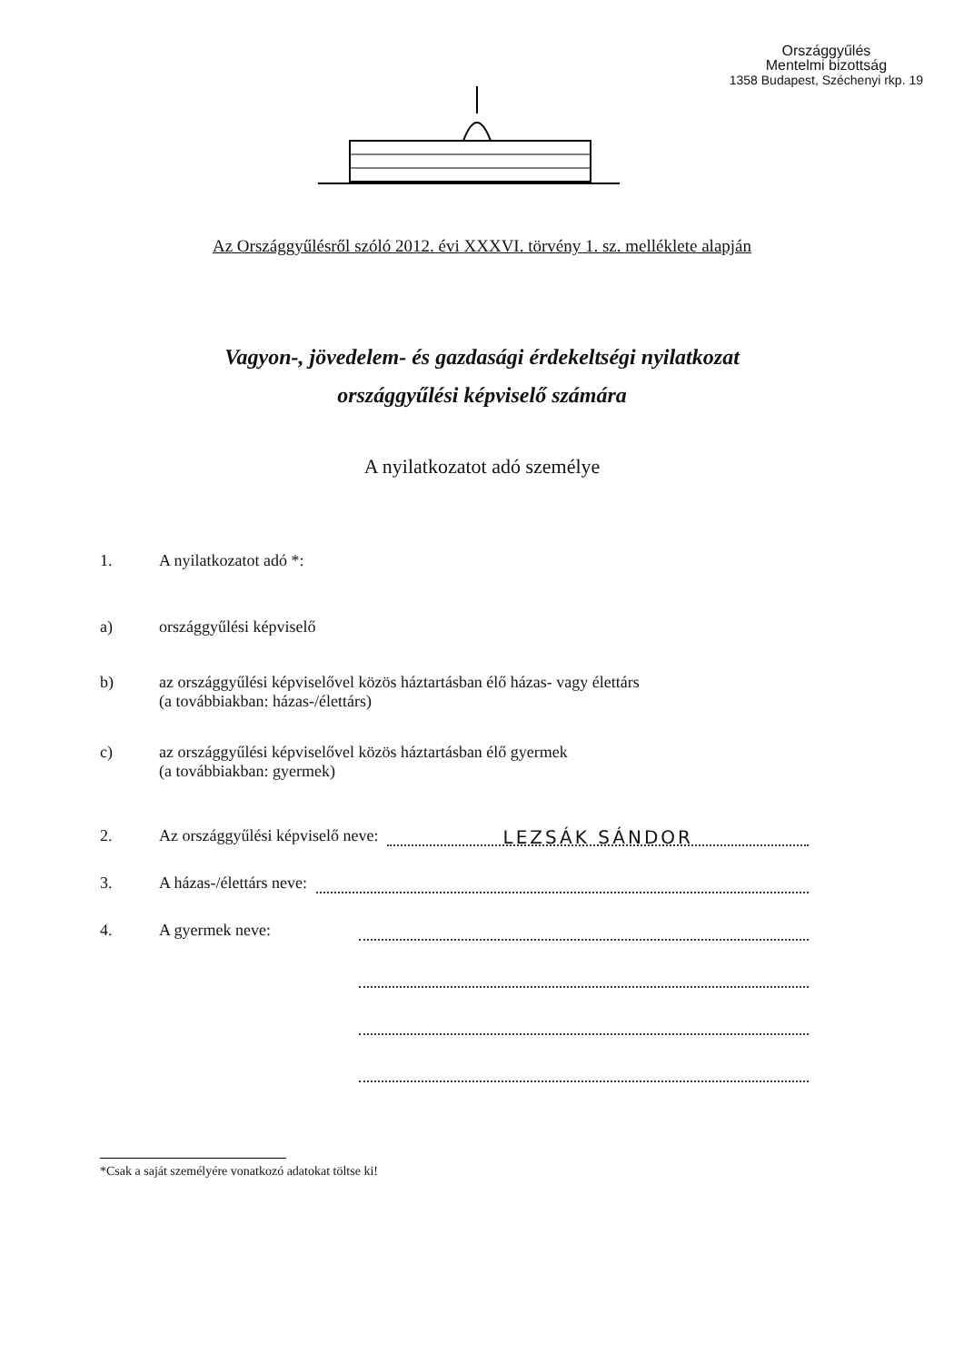Országgyűlés
Mentelmi bizottság
1358 Budapest, Széchenyi rkp. 19
Az Országgyűlésről szóló 2012. évi XXXVI. törvény 1. sz. melléklete alapján
Vagyon-, jövedelem- és gazdasági érdekeltségi nyilatkozat
országgyűlési képviselő számára
A nyilatkozatot adó személye
1. A nyilatkozatot adó *:
a) országgyűlési képviselő
b) az országgyűlési képviselővel közös háztartásban élő házas- vagy élettárs
(a továbbiakban: házas-/élettárs)
c) az országgyűlési képviselővel közös háztartásban élő gyermek
(a továbbiakban: gyermek)
2. Az országgyűlési képviselő neve:
LEZSÁK SÁNDOR
3. A házas-/élettárs neve:
4. A gyermek neve:
*Csak a saját személyére vonatkozó adatokat töltse ki!